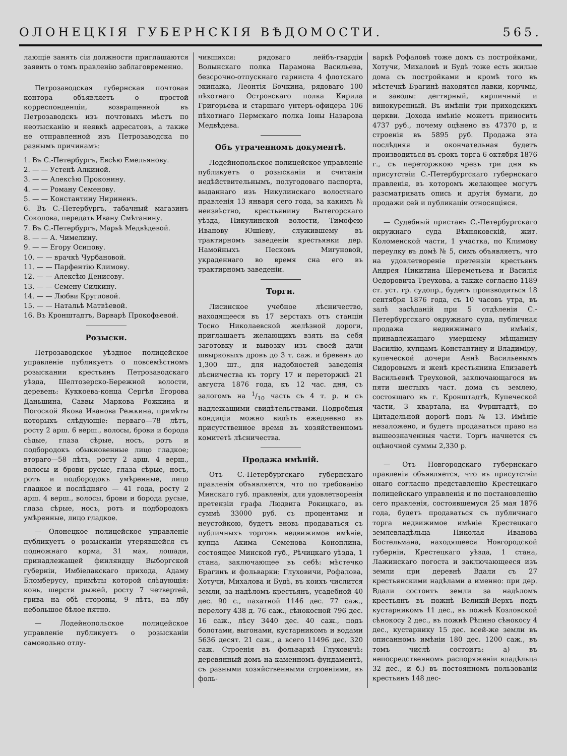ОЛОНЕЦКІЯ ГУБЕРНСКІЯ ВѢДОМОСТИ. 565.
лающіе занять сіи должности приглашаются заявить о томъ правленію заблаговременно.
Петрозаводская губернская почтовая контора объявляетъ о простой корреспонденціи, возвращенной въ Петрозаводскъ изъ почтовыхъ мѣстъ по неотысканію и неявкѣ адресатовъ, а также не отправленной изъ Петрозаводска по разнымъ причинамъ:
1. Въ С.-Петербургъ, Евсѣю Емельянову.
2. — — Устенѣ Алкиной.
3. — — Алексѣю Проконину.
4. — — Роману Семенову.
5. — — Константину Нириненъ.
6. Въ С.-Петербургъ, табачный магазинъ Соколова, передать Ивану Смѣтанину.
7. Въ С.-Петербургъ, Марьѣ Медвѣдевой.
8. — — А. Чимелину.
9. — — Егору Осипову.
10. — — врачкѣ Чурбановой.
11. — — Парфентію Климову.
12. — — Алексѣю Денисову.
13. — — Семену Силкину.
14. — — Любви Кругловой.
15. — — Натальѣ Матвѣевой.
16. Въ Кронштадтъ, Варварѣ Прокофьевой.
Розыски.
Петрозаводское уѣздное полицейское управленіе публикуетъ о повсемѣстномъ розыскании крестьянъ Петрозаводскаго уѣзда, Шелтозерско-Бережной волости, деревень: Куккоева-конца Сергѣя Егорова Даньшина, Саввы Маркова Рожкина и Погоской Якова Иванова Режкина, примѣты которыхъ слѣдующіе: перваго—78 лѣтъ, росту 2 арш. 6 верш., волосы, брови и борода сѣдые, глаза сѣрые, носъ, ротъ и подбородокъ обыкновенные лицо гладкое; втораго—58 лѣтъ, росту 2 арш. 4 верш., волосы и брови русые, глаза сѣрые, носъ, ротъ и подбородокъ умѣренные, лицо гладкое и послѣдняго — 41 года, росту 2 арш. 4 верш., волосы, брови и борода русые, глаза сѣрые, носъ, ротъ и подбородокъ умѣренные, лицо гладкое.
— Олонецкое полицейское управленіе публикуетъ о розысканіи утерявшейся съ подножнаго корма, 31 мая, лошади, принадлежащей финляндцу Выборгской губерніи, Имбіелакскаго прихода, Адаму Бломберусу, примѣты которой слѣдующія: конь, шерсти рыжей, росту 7 четвертей, грива на обѣ стороны, 9 лѣтъ, на лбу небольшое бѣлое пятно.
— Лодейнопольское полицейское управленіе публикуетъ о розысканіи самовольно отлу-
чившихся: рядоваго лейбъ-гвардіи Волынскаго полка Парамона Васильева, безсрочно-отпускнаго гарниста 4 флотскаго экипажа, Леонтія Бочкина, рядоваго 100 пѣхотнаго Островскаго полка Кирила Григорьева и старшаго унтеръ-офицера 106 пѣхотнаго Пермскаго полка Іоны Назарова Медвѣдева.
Объ утраченномъ документѣ.
Лодейнопольское полицейское управленіе публикуетъ о розысканіи и считаніи недѣйствительнымъ, полугодоваго паспорта, выданнаго изъ Никулинскаго волостнаго правленія 13 января сего года, за какимъ № неизвѣстно, крестьянину Вытегорскаго уѣзда, Никулинской волости, Тимофею Иванову Юшіеву, служившему въ трактирномъ заведеніи крестьянки дер. Намойныхъ Песковъ Мигуновой, украденнаго во время сна его въ трактирномъ заведеніи.
Торги.
Лисинское учебное лѣсничество, находящееся въ 17 верстахъ отъ станціи Тосно Николаевской желѣзной дороги, приглашаетъ желающихъ взять на себя заготовку и вывозку изъ своей дачи швырковыхъ дровъ до 3 т. саж. и бревенъ до 1,300 шт., для надобностей заведенія лѣсничества къ торгу 17 и переторжкѣ 21 августа 1876 года, къ 12 час. дня, съ залогомъ на 1/10 часть съ 4 т. р. и съ надлежащими свидѣтельствами. Подробныя кондиціи можно видѣть ежедневно въ присутственное время въ хозяйственномъ комитетѣ лѣсничества.
Продажа имѣній.
Отъ С.-Петербургскаго губернскаго правленія объявляется, что по требованію Минскаго губ. правленія, для удовлетворенія претензіи графа Людвига Рокицкаго, въ суммѣ 33000 руб. съ процентами и неустойкою, будетъ вновь продаваться съ публичныхъ торговъ недвижимое имѣніе, купца Акима Семенова Коноплина, состоящее Минской губ., Рѣчицкаго уѣзда, 1 стана, заключающее въ себѣ: мѣстечко Брагинъ и фольварки: Глуховичи, Рофалова, Хотучи, Михалова и Будѣ, въ коихъ числится земли, за надѣломъ крестьянъ, усадебной 40 дес. 90 с., пахатной 1146 дес. 77 саж., перелогу 438 д. 76 саж., сѣнокосной 796 дес. 16 саж., лѣсу 3440 дес. 40 саж., подъ болотами, выгонами, кустарникомъ и водами 5636 десят. 21 саж., а всего 11496 дес. 320 саж. Строенія въ фольваркѣ Глуховичѣ: деревянный домъ на каменномъ фундаментѣ, съ разными хозяйственными строеніями, въ фоль-
варкѣ Рофаловѣ тоже домъ съ постройками, Хотучи, Михаловѣ и Будѣ тоже есть жилые дома съ постройками и кромѣ того въ мѣстечкѣ Брагинѣ находятся лавки, корчмы, и заводы: дегтярный, кирпичный и винокуренный. Въ имѣніи три приходскихъ церкви. Дохода имѣніе можетъ приносить 4737 руб., почему оцѣнено въ 47370 р, и строенія въ 5895 руб. Продажа эта послѣдняя и окончательная будетъ производиться въ срокъ торга 6 октября 1876 г., съ переторжкою чрезъ три дня въ присутствіи С.-Петербургскаго губернскаго правленія, въ которомъ желающее могутъ разсматривать опись и другія бумаги, до продажи сей и публикаціи относящіяся.
— Судебный приставъ С.-Петербургскаго окружнаго суда Вѣхняковскій, жит. Коломенской части, 1 участка, по Климову переулку въ домѣ № 5, симъ объявляетъ, что на удовлетвореніе претензіи крестьянъ Андрея Никитина Шереметьева и Василія Ѳедоровича Треухова, а также согласно 1189 ст. уст. гр. судопр., будетъ производиться 18 сентября 1876 года, съ 10 часовъ утра, въ залѣ засѣданій при 5 отдѣленіи С.-Петербургскаго окружнаго суда, публичная продажа недвижимаго имѣнія, принадлежащаго умершему мѣщанину Василію, купцамъ Константину и Владиміру, купеческой дочери Аннѣ Васильевымъ Сидоровымъ и женѣ крестьянина Елизаветѣ Васильевнѣ Треуховой, заключающагося въ пяти шестыхъ част. дома съ землею, состоящаго въ г. Кронштадтѣ, Купеческой части, 3 квартала, на Фурштадтѣ, по Цитадельной дорогѣ подъ № 13. Имѣніе незаложено, и будетъ продаваться право на вышеозначенныя части. Торгъ начнется съ оцѣночной суммы 2,330 р.
— Отъ Новгородскаго губернскаго правленія объявляется, что въ присутствіи онаго согласно представленію Крестецкаго полицейскаго управленія и по постановленію сего правленія, состоявшемуся 25 мая 1876 года, будетъ продаваться съ публичнаго торга недвижимое имѣніе Крестецкаго землевладѣльца Николая Иванова Бостельмана, находящееся Новгородской губерніи, Крестецкаго уѣзда, 1 стана, Лажинскаго погоста и заключающееся изъ земли при деревнѣ Вдали съ 27 крестьянскими надѣлами а именно: при дер. Вдали состоитъ земли за надѣломъ крестьянъ въ пожнѣ Великій-Верхъ подъ кустарникомъ 11 дес., въ пожнѣ Козловской сѣнокосу 2 дес., въ пожнѣ Рѣпино сѣнокосу 4 дес., кустарнику 15 дес. всей-же земли въ описанномъ имѣніи 180 дес. 1200 саж., въ томъ числѣ состоитъ: а) въ непосредственномъ распоряженіи владѣльца 32 дес., и б.) въ постоянномъ пользованіи крестьянъ 148 дес-